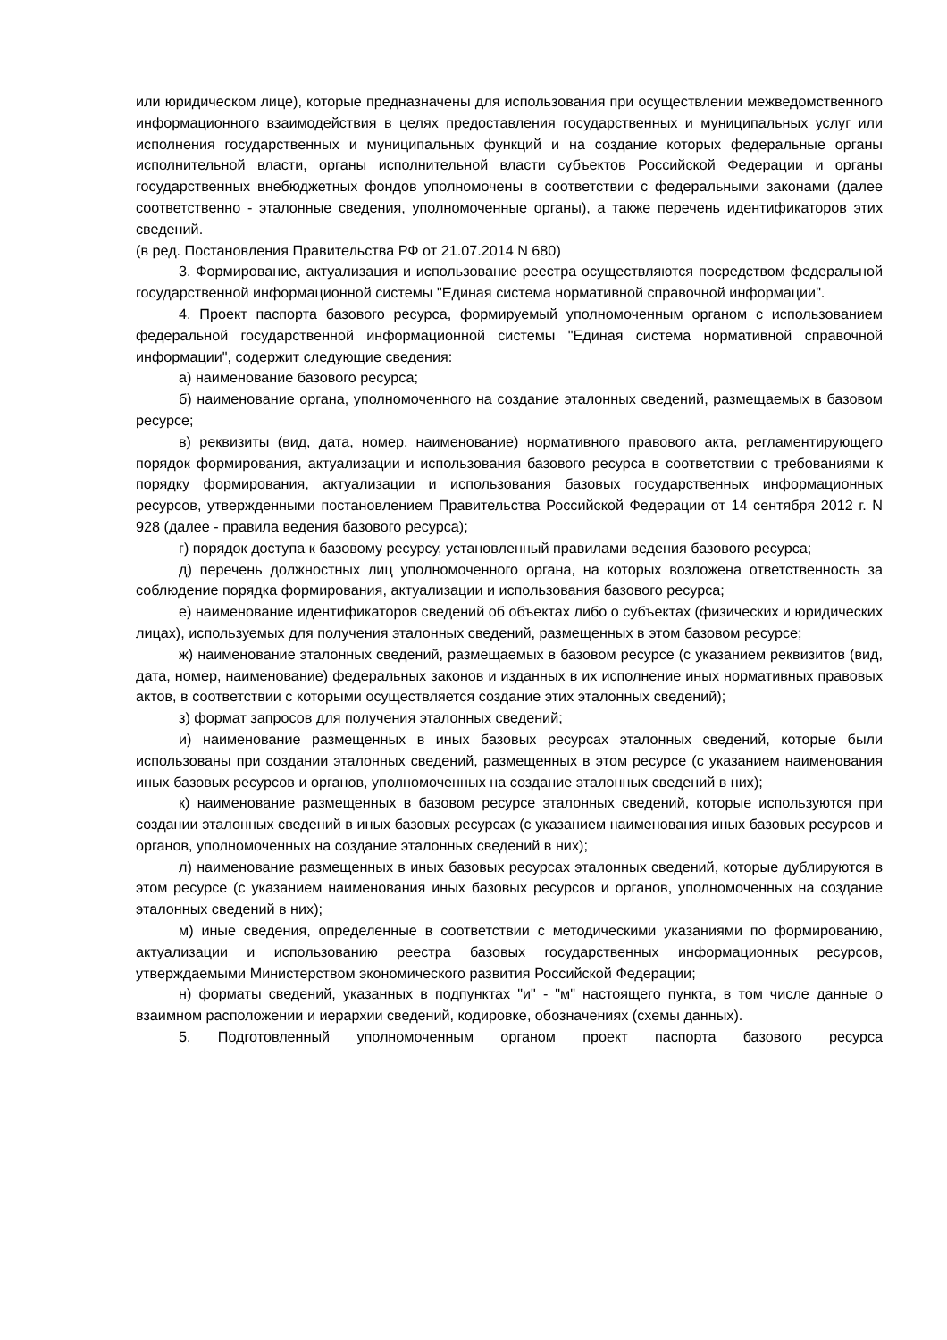или юридическом лице), которые предназначены для использования при осуществлении межведомственного информационного взаимодействия в целях предоставления государственных и муниципальных услуг или исполнения государственных и муниципальных функций и на создание которых федеральные органы исполнительной власти, органы исполнительной власти субъектов Российской Федерации и органы государственных внебюджетных фондов уполномочены в соответствии с федеральными законами (далее соответственно - эталонные сведения, уполномоченные органы), а также перечень идентификаторов этих сведений.
(в ред. Постановления Правительства РФ от 21.07.2014 N 680)
3. Формирование, актуализация и использование реестра осуществляются посредством федеральной государственной информационной системы "Единая система нормативной справочной информации".
4. Проект паспорта базового ресурса, формируемый уполномоченным органом с использованием федеральной государственной информационной системы "Единая система нормативной справочной информации", содержит следующие сведения:
а) наименование базового ресурса;
б) наименование органа, уполномоченного на создание эталонных сведений, размещаемых в базовом ресурсе;
в) реквизиты (вид, дата, номер, наименование) нормативного правового акта, регламентирующего порядок формирования, актуализации и использования базового ресурса в соответствии с требованиями к порядку формирования, актуализации и использования базовых государственных информационных ресурсов, утвержденными постановлением Правительства Российской Федерации от 14 сентября 2012 г. N 928 (далее - правила ведения базового ресурса);
г) порядок доступа к базовому ресурсу, установленный правилами ведения базового ресурса;
д) перечень должностных лиц уполномоченного органа, на которых возложена ответственность за соблюдение порядка формирования, актуализации и использования базового ресурса;
е) наименование идентификаторов сведений об объектах либо о субъектах (физических и юридических лицах), используемых для получения эталонных сведений, размещенных в этом базовом ресурсе;
ж) наименование эталонных сведений, размещаемых в базовом ресурсе (с указанием реквизитов (вид, дата, номер, наименование) федеральных законов и изданных в их исполнение иных нормативных правовых актов, в соответствии с которыми осуществляется создание этих эталонных сведений);
з) формат запросов для получения эталонных сведений;
и) наименование размещенных в иных базовых ресурсах эталонных сведений, которые были использованы при создании эталонных сведений, размещенных в этом ресурсе (с указанием наименования иных базовых ресурсов и органов, уполномоченных на создание эталонных сведений в них);
к) наименование размещенных в базовом ресурсе эталонных сведений, которые используются при создании эталонных сведений в иных базовых ресурсах (с указанием наименования иных базовых ресурсов и органов, уполномоченных на создание эталонных сведений в них);
л) наименование размещенных в иных базовых ресурсах эталонных сведений, которые дублируются в этом ресурсе (с указанием наименования иных базовых ресурсов и органов, уполномоченных на создание эталонных сведений в них);
м) иные сведения, определенные в соответствии с методическими указаниями по формированию, актуализации и использованию реестра базовых государственных информационных ресурсов, утверждаемыми Министерством экономического развития Российской Федерации;
н) форматы сведений, указанных в подпунктах "и" - "м" настоящего пункта, в том числе данные о взаимном расположении и иерархии сведений, кодировке, обозначениях (схемы данных).
5. Подготовленный уполномоченным органом проект паспорта базового ресурса